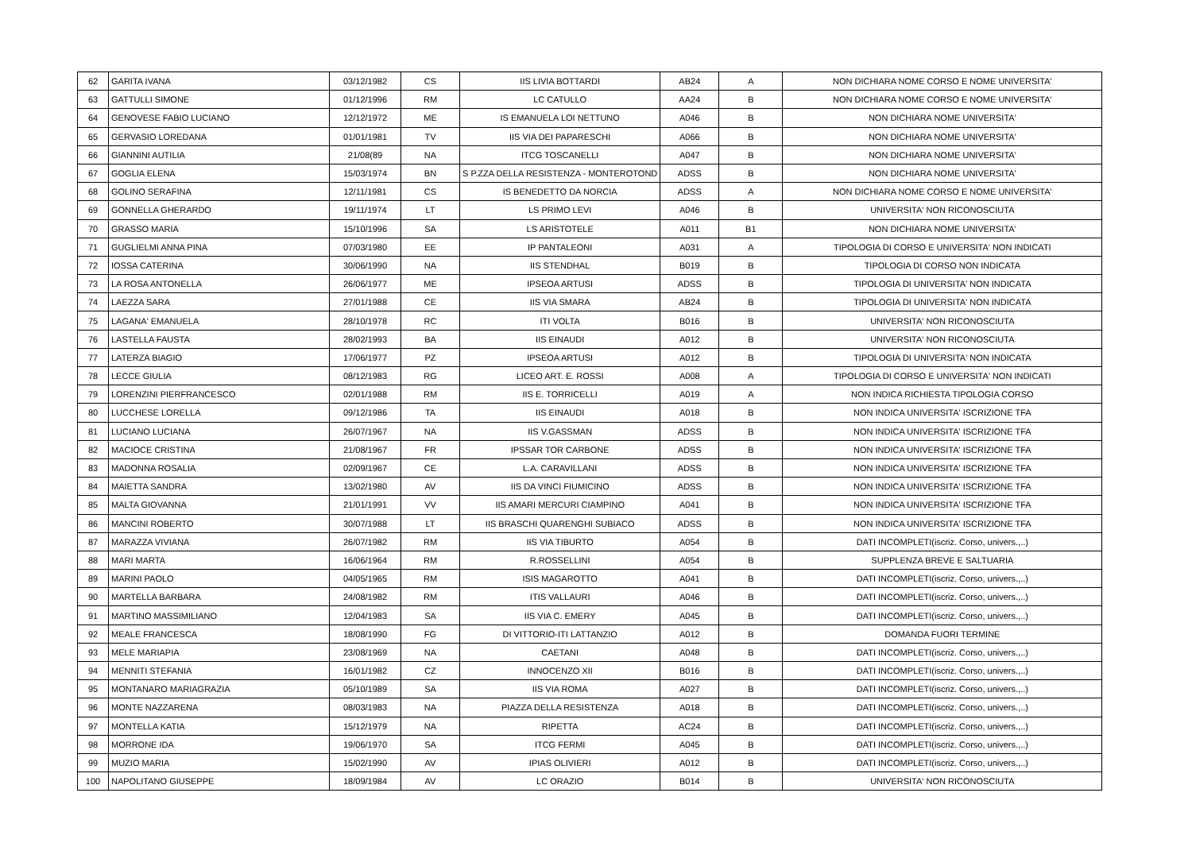| 62 | GARITA IVANA | 03/12/1982 | CS | IIS LIVIA BOTTARDI | AB24 | A | NON DICHIARA NOME CORSO E NOME UNIVERSITA' |
| 63 | GATTULLI SIMONE | 01/12/1996 | RM | LC CATULLO | AA24 | B | NON DICHIARA NOME CORSO E NOME UNIVERSITA' |
| 64 | GENOVESE FABIO LUCIANO | 12/12/1972 | ME | IS EMANUELA LOI NETTUNO | A046 | B | NON DICHIARA NOME UNIVERSITA' |
| 65 | GERVASIO LOREDANA | 01/01/1981 | TV | IIS VIA DEI PAPARESCHI | A066 | B | NON DICHIARA NOME UNIVERSITA' |
| 66 | GIANNINI AUTILIA | 21/08(89 | NA | ITCG TOSCANELLI | A047 | B | NON DICHIARA NOME UNIVERSITA' |
| 67 | GOGLIA ELENA | 15/03/1974 | BN | S P.ZZA DELLA RESISTENZA - MONTEROTOND | ADSS | B | NON DICHIARA NOME UNIVERSITA' |
| 68 | GOLINO SERAFINA | 12/11/1981 | CS | IS BENEDETTO DA NORCIA | ADSS | A | NON DICHIARA NOME CORSO E NOME UNIVERSITA' |
| 69 | GONNELLA GHERARDO | 19/11/1974 | LT | LS PRIMO LEVI | A046 | B | UNIVERSITA' NON RICONOSCIUTA |
| 70 | GRASSO MARIA | 15/10/1996 | SA | LS ARISTOTELE | A011 | B1 | NON DICHIARA NOME UNIVERSITA' |
| 71 | GUGLIELMI ANNA PINA | 07/03/1980 | EE | IP PANTALEONI | A031 | A | TIPOLOGIA DI CORSO E UNIVERSITA' NON INDICATI |
| 72 | IOSSA CATERINA | 30/06/1990 | NA | IIS STENDHAL | B019 | B | TIPOLOGIA DI CORSO NON INDICATA |
| 73 | LA ROSA ANTONELLA | 26/06/1977 | ME | IPSEOA ARTUSI | ADSS | B | TIPOLOGIA DI UNIVERSITA' NON INDICATA |
| 74 | LAEZZA SARA | 27/01/1988 | CE | IIS VIA SMARA | AB24 | B | TIPOLOGIA DI UNIVERSITA' NON INDICATA |
| 75 | LAGANA' EMANUELA | 28/10/1978 | RC | ITI VOLTA | B016 | B | UNIVERSITA' NON RICONOSCIUTA |
| 76 | LASTELLA FAUSTA | 28/02/1993 | BA | IIS EINAUDI | A012 | B | UNIVERSITA' NON RICONOSCIUTA |
| 77 | LATERZA BIAGIO | 17/06/1977 | PZ | IPSEOA ARTUSI | A012 | B | TIPOLOGIA DI UNIVERSITA' NON INDICATA |
| 78 | LECCE GIULIA | 08/12/1983 | RG | LICEO ART. E. ROSSI | A008 | A | TIPOLOGIA DI CORSO E UNIVERSITA' NON INDICATI |
| 79 | LORENZINI PIERFRANCESCO | 02/01/1988 | RM | IIS E. TORRICELLI | A019 | A | NON INDICA RICHIESTA TIPOLOGIA CORSO |
| 80 | LUCCHESE LORELLA | 09/12/1986 | TA | IIS EINAUDI | A018 | B | NON INDICA UNIVERSITA' ISCRIZIONE TFA |
| 81 | LUCIANO LUCIANA | 26/07/1967 | NA | IIS V.GASSMAN | ADSS | B | NON INDICA UNIVERSITA' ISCRIZIONE TFA |
| 82 | MACIOCE CRISTINA | 21/08/1967 | FR | IPSSAR TOR CARBONE | ADSS | B | NON INDICA UNIVERSITA' ISCRIZIONE TFA |
| 83 | MADONNA ROSALIA | 02/09/1967 | CE | L.A. CARAVILLANI | ADSS | B | NON INDICA UNIVERSITA' ISCRIZIONE TFA |
| 84 | MAIETTA SANDRA | 13/02/1980 | AV | IIS DA VINCI FIUMICINO | ADSS | B | NON INDICA UNIVERSITA' ISCRIZIONE TFA |
| 85 | MALTA GIOVANNA | 21/01/1991 | VV | IIS AMARI MERCURI CIAMPINO | A041 | B | NON INDICA UNIVERSITA' ISCRIZIONE TFA |
| 86 | MANCINI ROBERTO | 30/07/1988 | LT | IIS BRASCHI QUARENGHI SUBIACO | ADSS | B | NON INDICA UNIVERSITA' ISCRIZIONE TFA |
| 87 | MARAZZA VIVIANA | 26/07/1982 | RM | IIS VIA TIBURTO | A054 | B | DATI INCOMPLETI(iscriz. Corso, univers.,..) |
| 88 | MARI MARTA | 16/06/1964 | RM | R.ROSSELLINI | A054 | B | SUPPLENZA BREVE E SALTUARIA |
| 89 | MARINI PAOLO | 04/05/1965 | RM | ISIS MAGAROTTO | A041 | B | DATI INCOMPLETI(iscriz. Corso, univers.,..) |
| 90 | MARTELLA BARBARA | 24/08/1982 | RM | ITIS VALLAURI | A046 | B | DATI INCOMPLETI(iscriz. Corso, univers.,..) |
| 91 | MARTINO MASSIMILIANO | 12/04/1983 | SA | IIS VIA C. EMERY | A045 | B | DATI INCOMPLETI(iscriz. Corso, univers.,..) |
| 92 | MEALE FRANCESCA | 18/08/1990 | FG | DI VITTORIO-ITI LATTANZIO | A012 | B | DOMANDA FUORI TERMINE |
| 93 | MELE MARIAPIA | 23/08/1969 | NA | CAETANI | A048 | B | DATI INCOMPLETI(iscriz. Corso, univers.,..) |
| 94 | MENNITI STEFANIA | 16/01/1982 | CZ | INNOCENZO XII | B016 | B | DATI INCOMPLETI(iscriz. Corso, univers.,..) |
| 95 | MONTANARO MARIAGRAZIA | 05/10/1989 | SA | IIS VIA ROMA | A027 | B | DATI INCOMPLETI(iscriz. Corso, univers.,..) |
| 96 | MONTE NAZZARENA | 08/03/1983 | NA | PIAZZA DELLA RESISTENZA | A018 | B | DATI INCOMPLETI(iscriz. Corso, univers.,..) |
| 97 | MONTELLA KATIA | 15/12/1979 | NA | RIPETTA | AC24 | B | DATI INCOMPLETI(iscriz. Corso, univers.,..) |
| 98 | MORRONE IDA | 19/06/1970 | SA | ITCG FERMI | A045 | B | DATI INCOMPLETI(iscriz. Corso, univers.,..) |
| 99 | MUZIO MARIA | 15/02/1990 | AV | IPIAS OLIVIERI | A012 | B | DATI INCOMPLETI(iscriz. Corso, univers.,..) |
| 100 | NAPOLITANO GIUSEPPE | 18/09/1984 | AV | LC ORAZIO | B014 | B | UNIVERSITA' NON RICONOSCIUTA |